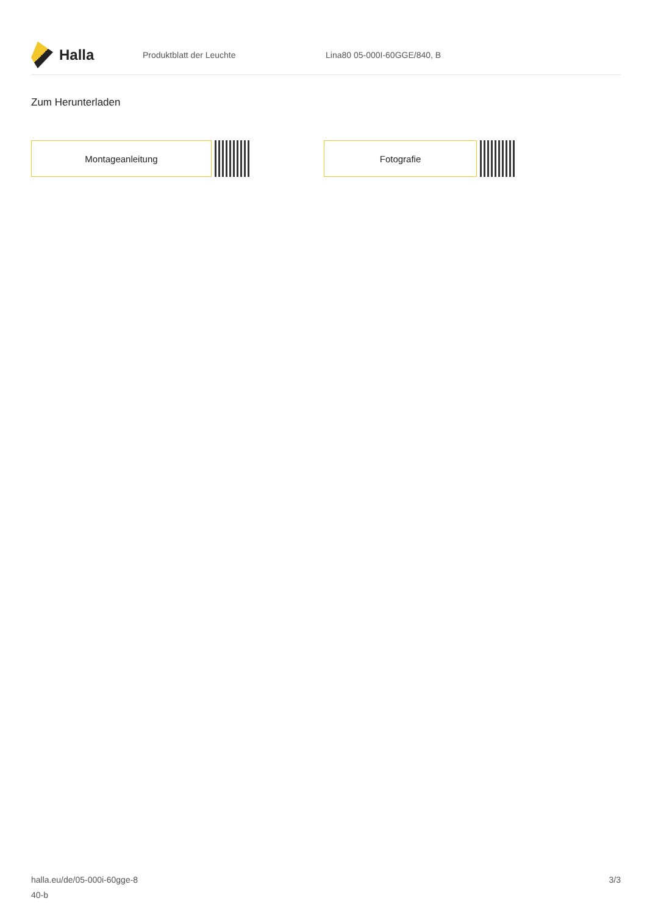Halla
Produktblatt der Leuchte Lina80 05-000I-60GGE/840, B
Zum Herunterladen
Montageanleitung Fotografie
halla.eu/de/05-000i-60gge-8
40-b
3/3